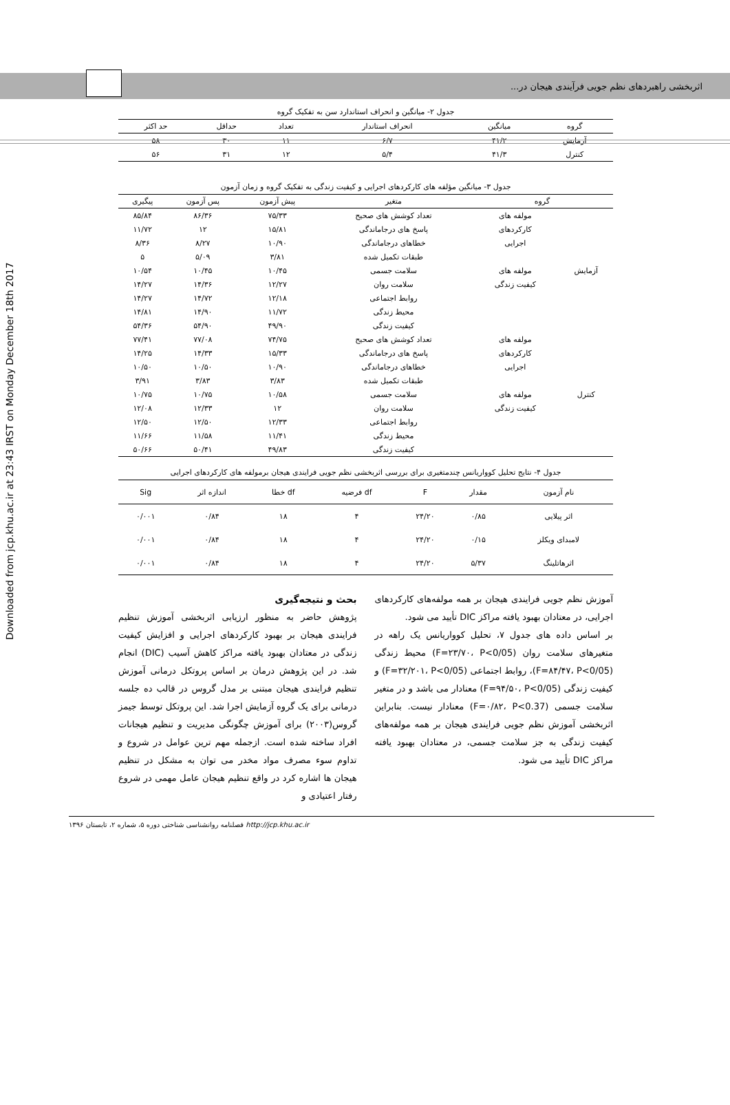Downloaded from jcp.khu.ac.ir at 23:43 IRST on Monday December 18th 2017
اثربخشی راهبردهای نظم جویی فرآیندی هیجان در...
جدول ۲- میانگین و انحراف استاندارد سن به تفکیک گروه
| گروه | میانگین | انحراف استاندار | تعداد | حداقل | حد اکثر |
| --- | --- | --- | --- | --- | --- |
| آزمایش | ۴۱/۲ | ۶/۷ | ۱۱ | ۳۰ | ۵۸ |
| کنترل | ۴۱/۳ | ۵/۴ | ۱۲ | ۳۱ | ۵۶ |
جدول ۳- میانگین مؤلفه های کارکردهای اجرایی و کیفیت زندگی به تفکیک گروه و زمان آزمون
| گروه | | متغیر | پیش آزمون | پس آزمون | پیگیری |
| --- | --- | --- | --- | --- | --- |
| آزمایش | مولفه های | تعداد کوشش های صحیح | ۷۵/۳۳ | ۸۶/۳۶ | ۸۵/۸۴ |
| | کارکردهای | پاسخ های درجاماندگی | ۱۵/۸۱ | ۱۲ | ۱۱/۷۲ |
| | اجرایی | خطاهای درجاماندگی | ۱۰/۹۰ | ۸/۲۷ | ۸/۳۶ |
| | | طبقات تکمیل شده | ۳/۸۱ | ۵/۰۹ | ۵ |
| | مولفه های | سلامت جسمی | ۱۰/۴۵ | ۱۰/۴۵ | ۱۰/۵۴ |
| | کیفیت زندگی | سلامت روان | ۱۲/۲۷ | ۱۴/۳۶ | ۱۴/۲۷ |
| | | روابط اجتماعی | ۱۲/۱۸ | ۱۴/۷۲ | ۱۴/۲۷ |
| | | محیط زندگی | ۱۱/۷۲ | ۱۴/۹۰ | ۱۴/۸۱ |
| | | کیفیت زندگی | ۴۹/۹۰ | ۵۴/۹۰ | ۵۴/۳۶ |
| کنترل | مولفه های | تعداد کوشش های صحیح | ۷۴/۷۵ | ۷۷/۰۸ | ۷۷/۴۱ |
| | کارکردهای | پاسخ های درجاماندگی | ۱۵/۳۳ | ۱۴/۳۳ | ۱۴/۲۵ |
| | اجرایی | خطاهای درجاماندگی | ۱۰/۹۰ | ۱۰/۵۰ | ۱۰/۵۰ |
| | | طبقات تکمیل شده | ۳/۸۳ | ۳/۸۳ | ۳/۹۱ |
| | مولفه های | سلامت جسمی | ۱۰/۵۸ | ۱۰/۷۵ | ۱۰/۷۵ |
| | کیفیت زندگی | سلامت روان | ۱۲ | ۱۲/۳۳ | ۱۲/۰۸ |
| | | روابط اجتماعی | ۱۲/۳۳ | ۱۲/۵۰ | ۱۲/۵۰ |
| | | محیط زندگی | ۱۱/۴۱ | ۱۱/۵۸ | ۱۱/۶۶ |
| | | کیفیت زندگی | ۴۹/۸۳ | ۵۰/۴۱ | ۵۰/۶۶ |
جدول ۴- نتایج تحلیل کوواریانس چندمتغیری برای بررسی اثربخشی نظم جویی فرایندی هیجان برمولفه های کارکردهای اجرایی
| نام آزمون | مقدار | F | df فرضیه | df خطا | اندازه اثر | Sig |
| --- | --- | --- | --- | --- | --- | --- |
| اثر پیلایی | ۰/۸۵ | ۲۴/۲۰ | ۴ | ۱۸ | ۰/۸۴ | ۰/۰۰۱ |
| لامبدای ویکلز | ۰/۱۵ | ۲۴/۲۰ | ۴ | ۱۸ | ۰/۸۴ | ۰/۰۰۱ |
| اثرهاتلینگ | ۵/۳۷ | ۲۴/۲۰ | ۴ | ۱۸ | ۰/۸۴ | ۰/۰۰۱ |
آموزش نظم جویی فرایندی هیجان بر همه مولفه‌های کارکردهای اجرایی، در معتادان بهبود یافته مراکز DIC تأیید می شود.
بر اساس داده های جدول ۷، تحلیل کوواریانس یک راهه در متغیرهای سلامت روان (F=۲۳/۷۰، P<0/05) محیط زندگی (F=۸۴/۴۷، P<0/05)، روابط اجتماعی (F=۳۲/۲۰۱، P<0/05) و کیفیت زندگی (F=۹۴/۵۰، P<0/05) معنادار می باشد و در متغیر سلامت جسمی (F=۰/۸۲، P<0.37) معنادار نیست. بنابراین اثربخشی آموزش نظم جویی فرایندی هیجان بر همه مولفه‌های کیفیت زندگی به جز سلامت جسمی، در معتادان بهبود یافته مراکز DIC تأیید می شود.
بحث و نتیجه‌گیری
پژوهش حاضر به منظور ارزیابی اثربخشی آموزش تنظیم فرایندی هیجان بر بهبود کارکردهای اجرایی و افزایش کیفیت زندگی در معتادان بهبود یافته مراکز کاهش آسیب (DIC) انجام شد. در این پژوهش درمان بر اساس پروتکل درمانی آموزش تنظیم فرایندی هیجان مبتنی بر مدل گروس در قالب ده جلسه درمانی برای یک گروه آزمایش اجرا شد. این پروتکل توسط جیمز گروس(۲۰۰۳) برای آموزش چگونگی مدیریت و تنظیم هیجانات افراد ساخته شده است. ازجمله مهم ترین عوامل در شروع و تداوم سوء مصرف مواد مخدر می توان به مشکل در تنظیم هیجان ها اشاره کرد در واقع تنظیم هیجان عامل مهمی در شروع رفتار اعتیادی و
http://jcp.khu.ac.ir فصلنامه روانشناسی شناختی دوره ۵، شماره ۲، تابستان ۱۳۹۶